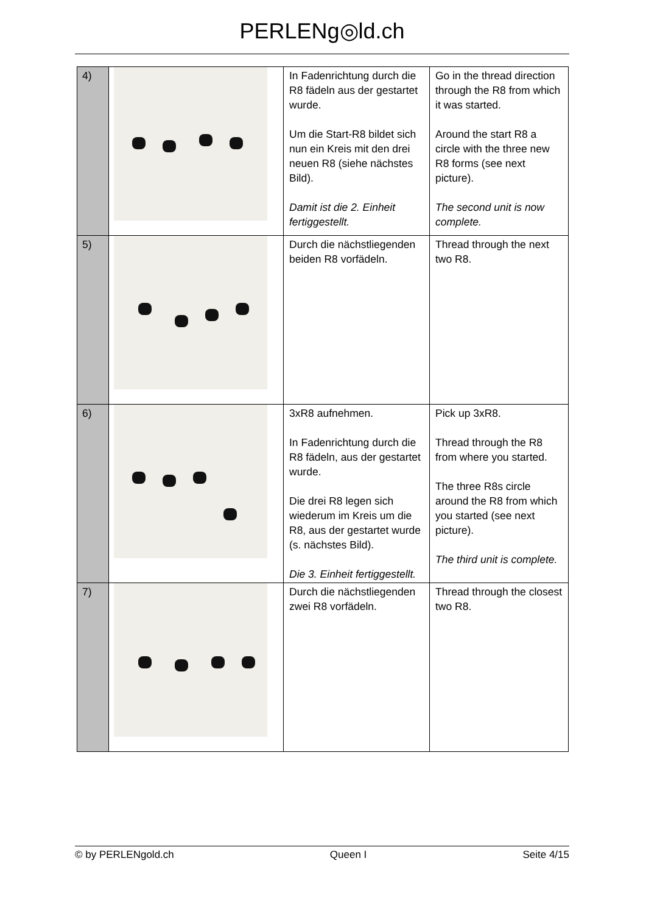PERLENg◎ld.ch
| 4) | | In Fadenrichtung durch die R8 fädeln aus der gestartet wurde. Um die Start-R8 bildet sich nun ein Kreis mit den drei neuen R8 (siehe nächstes Bild). Damit ist die 2. Einheit fertiggestellt. | Go in the thread direction through the R8 from which it was started. Around the start R8 a circle with the three new R8 forms (see next picture). The second unit is now complete. |
| 5) | | Durch die nächstliegenden beiden R8 vorfädeln. | Thread through the next two R8. |
| 6) | | 3xR8 aufnehmen. In Fadenrichtung durch die R8 fädeln, aus der gestartet wurde. Die drei R8 legen sich wiederum im Kreis um die R8, aus der gestartet wurde (s. nächstes Bild). Die 3. Einheit fertiggestellt. | Pick up 3xR8. Thread through the R8 from where you started. The three R8s circle around the R8 from which you started (see next picture). The third unit is complete. |
| 7) | | Durch die nächstliegenden zwei R8 vorfädeln. | Thread through the closest two R8. |
© by PERLENgold.ch Queen I Seite 4/15